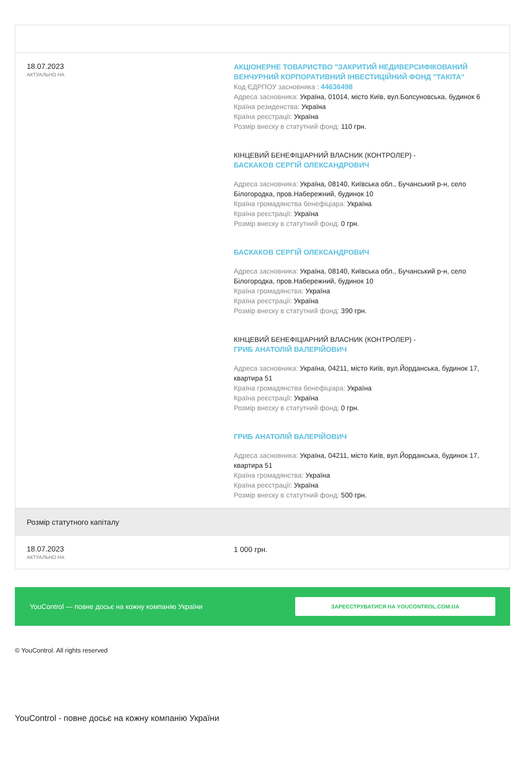| 18.07.2023 АКТУАЛЬНО НА | АКЦІОНЕРНЕ ТОВАРИСТВО "ЗАКРИТИЙ НЕДИВЕРСИФІКОВАНИЙ ВЕНЧУРНИЙ КОРПОРАТИВНИЙ ІНВЕСТИЦІЙНИЙ ФОНД "ТАКІТА" Код ЄДРПОУ засновника : 44636498 Адреса засновника: Україна, 01014, місто Київ, вул.Болсуновська, будинок 6 Країна резиденства: Україна Країна реєстрації: Україна Розмір внеску в статутний фонд: 110 грн. КІНЦЕВИЙ БЕНЕФІЦІАРНИЙ ВЛАСНИК (КОНТРОЛЕР) - БАСКАКОВ СЕРГІЙ ОЛЕКСАНДРОВИЧ Адреса засновника: Україна, 08140, Київська обл., Бучанський р-н, село Білогородка, пров.Набережний, будинок 10 Країна громадянства бенефіціара: Україна Країна реєстрації: Україна Розмір внеску в статутний фонд: 0 грн. БАСКАКОВ СЕРГІЙ ОЛЕКСАНДРОВИЧ Адреса засновника: Україна, 08140, Київська обл., Бучанський р-н, село Білогородка, пров.Набережний, будинок 10 Країна громадянства: Україна Країна реєстрації: Україна Розмір внеску в статутний фонд: 390 грн. КІНЦЕВИЙ БЕНЕФІЦІАРНИЙ ВЛАСНИК (КОНТРОЛЕР) - ГРИБ АНАТОЛІЙ ВАЛЕРІЙОВИЧ Адреса засновника: Україна, 04211, місто Київ, вул.Йорданська, будинок 17, квартира 51 Країна громадянства бенефіціара: Україна Країна реєстрації: Україна Розмір внеску в статутний фонд: 0 грн. ГРИБ АНАТОЛІЙ ВАЛЕРІЙОВИЧ Адреса засновника: Україна, 04211, місто Київ, вул.Йорданська, будинок 17, квартира 51 Країна громадянства: Україна Країна реєстрації: Україна Розмір внеску в статутний фонд: 500 грн. |
| Розмір статутного капіталу | |
| 18.07.2023 АКТУАЛЬНО НА | 1 000 грн. |
YouControl — повне досьє на кожну компанію України ЗАРЕЄСТРУВАТИСЯ НА YOUCONTROL.COM.UA
© YouControl. All rights reserved
YouControl - повне досьє на кожну компанію України